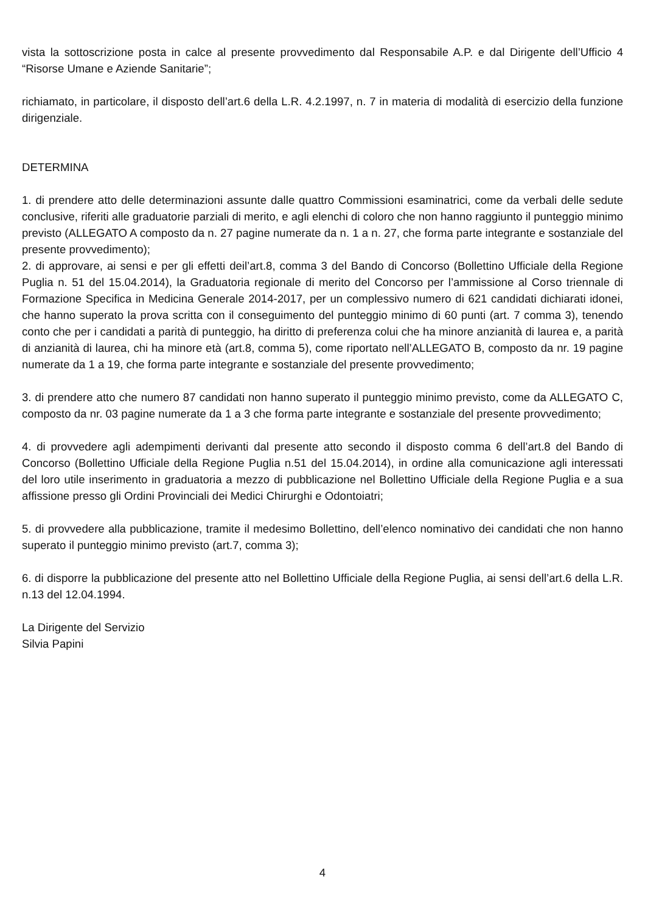vista la sottoscrizione posta in calce al presente provvedimento dal Responsabile A.P. e dal Dirigente dell’Ufficio 4 “Risorse Umane e Aziende Sanitarie”;
richiamato, in particolare, il disposto dell’art.6 della L.R. 4.2.1997, n. 7 in materia di modalità di esercizio della funzione dirigenziale.
DETERMINA
1. di prendere atto delle determinazioni assunte dalle quattro Commissioni esaminatrici, come da verbali delle sedute conclusive, riferiti alle graduatorie parziali di merito, e agli elenchi di coloro che non hanno raggiunto il punteggio minimo previsto (ALLEGATO A composto da n. 27 pagine numerate da n. 1 a n. 27, che forma parte integrante e sostanziale del presente provvedimento);
2. di approvare, ai sensi e per gli effetti deil’art.8, comma 3 del Bando di Concorso (Bollettino Ufficiale della Regione Puglia n. 51 del 15.04.2014), la Graduatoria regionale di merito del Concorso per l’ammissione al Corso triennale di Formazione Specifica in Medicina Generale 2014-2017, per un complessivo numero di 621 candidati dichiarati idonei, che hanno superato la prova scritta con il conseguimento del punteggio minimo di 60 punti (art. 7 comma 3), tenendo conto che per i candidati a parità di punteggio, ha diritto di preferenza colui che ha minore anzianità di laurea e, a parità di anzianità di laurea, chi ha minore età (art.8, comma 5), come riportato nell’ALLEGATO B, composto da nr. 19 pagine numerate da 1 a 19, che forma parte integrante e sostanziale del presente provvedimento;
3. di prendere atto che numero 87 candidati non hanno superato il punteggio minimo previsto, come da ALLEGATO C, composto da nr. 03 pagine numerate da 1 a 3 che forma parte integrante e sostanziale del presente provvedimento;
4. di provvedere agli adempimenti derivanti dal presente atto secondo il disposto comma 6 dell’art.8 del Bando di Concorso (Bollettino Ufficiale della Regione Puglia n.51 del 15.04.2014), in ordine alla comunicazione agli interessati del loro utile inserimento in graduatoria a mezzo di pubblicazione nel Bollettino Ufficiale della Regione Puglia e a sua affissione presso gli Ordini Provinciali dei Medici Chirurghi e Odontoiatri;
5. di provvedere alla pubblicazione, tramite il medesimo Bollettino, dell’elenco nominativo dei candidati che non hanno superato il punteggio minimo previsto (art.7, comma 3);
6. di disporre la pubblicazione del presente atto nel Bollettino Ufficiale della Regione Puglia, ai sensi dell’art.6 della L.R. n.13 del 12.04.1994.
La Dirigente del Servizio
Silvia Papini
4